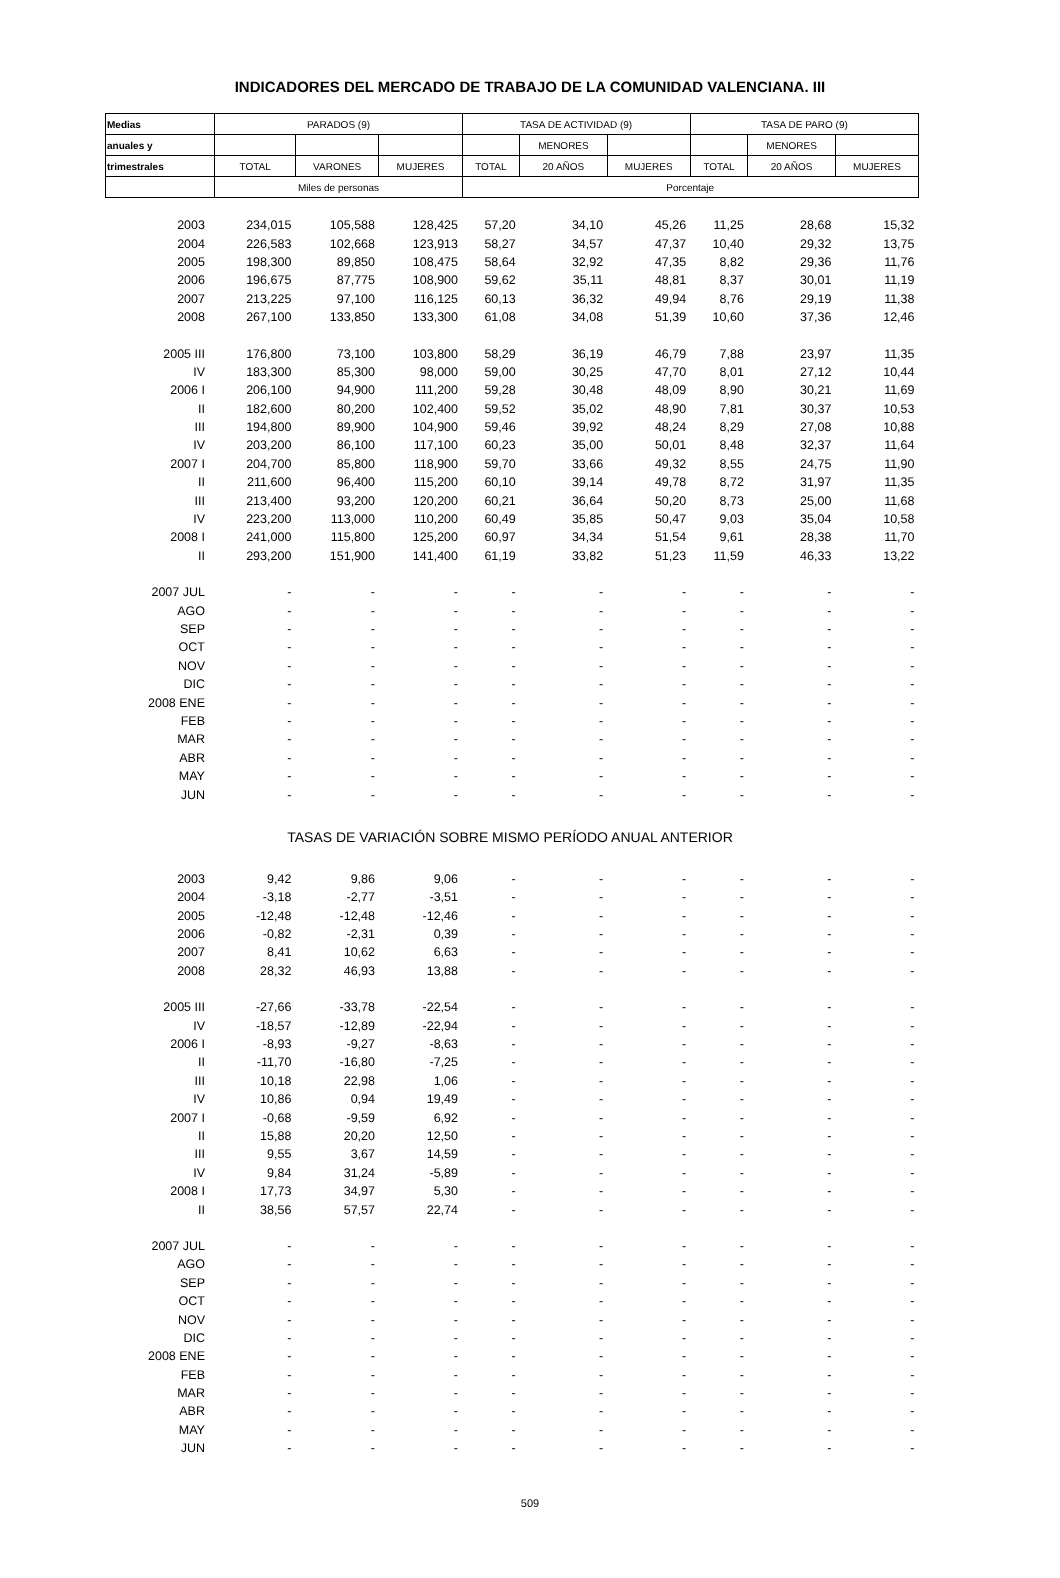INDICADORES DEL MERCADO DE TRABAJO DE LA COMUNIDAD VALENCIANA. III
| Medias | PARADOS (9) | | | TASA DE ACTIVIDAD (9) | | | TASA DE PARO (9) | | |
| --- | --- | --- | --- | --- | --- | --- | --- | --- | --- |
| anuales y | | | | | MENORES | | | MENORES | |
| trimestrales | TOTAL | VARONES | MUJERES | TOTAL | 20 AÑOS | MUJERES | TOTAL | 20 AÑOS | MUJERES |
| | Miles de personas | | | Porcentaje | | | | | |
| 2003 | 234,015 | 105,588 | 128,425 | 57,20 | 34,10 | 45,26 | 11,25 | 28,68 | 15,32 |
| 2004 | 226,583 | 102,668 | 123,913 | 58,27 | 34,57 | 47,37 | 10,40 | 29,32 | 13,75 |
| 2005 | 198,300 | 89,850 | 108,475 | 58,64 | 32,92 | 47,35 | 8,82 | 29,36 | 11,76 |
| 2006 | 196,675 | 87,775 | 108,900 | 59,62 | 35,11 | 48,81 | 8,37 | 30,01 | 11,19 |
| 2007 | 213,225 | 97,100 | 116,125 | 60,13 | 36,32 | 49,94 | 8,76 | 29,19 | 11,38 |
| 2008 | 267,100 | 133,850 | 133,300 | 61,08 | 34,08 | 51,39 | 10,60 | 37,36 | 12,46 |
| 2005 III | 176,800 | 73,100 | 103,800 | 58,29 | 36,19 | 46,79 | 7,88 | 23,97 | 11,35 |
| IV | 183,300 | 85,300 | 98,000 | 59,00 | 30,25 | 47,70 | 8,01 | 27,12 | 10,44 |
| 2006 I | 206,100 | 94,900 | 111,200 | 59,28 | 30,48 | 48,09 | 8,90 | 30,21 | 11,69 |
| II | 182,600 | 80,200 | 102,400 | 59,52 | 35,02 | 48,90 | 7,81 | 30,37 | 10,53 |
| III | 194,800 | 89,900 | 104,900 | 59,46 | 39,92 | 48,24 | 8,29 | 27,08 | 10,88 |
| IV | 203,200 | 86,100 | 117,100 | 60,23 | 35,00 | 50,01 | 8,48 | 32,37 | 11,64 |
| 2007 I | 204,700 | 85,800 | 118,900 | 59,70 | 33,66 | 49,32 | 8,55 | 24,75 | 11,90 |
| II | 211,600 | 96,400 | 115,200 | 60,10 | 39,14 | 49,78 | 8,72 | 31,97 | 11,35 |
| III | 213,400 | 93,200 | 120,200 | 60,21 | 36,64 | 50,20 | 8,73 | 25,00 | 11,68 |
| IV | 223,200 | 113,000 | 110,200 | 60,49 | 35,85 | 50,47 | 9,03 | 35,04 | 10,58 |
| 2008 I | 241,000 | 115,800 | 125,200 | 60,97 | 34,34 | 51,54 | 9,61 | 28,38 | 11,70 |
| II | 293,200 | 151,900 | 141,400 | 61,19 | 33,82 | 51,23 | 11,59 | 46,33 | 13,22 |
| 2007 JUL | - | - | - | - | - | - | - | - | - |
| AGO | - | - | - | - | - | - | - | - | - |
| SEP | - | - | - | - | - | - | - | - | - |
| OCT | - | - | - | - | - | - | - | - | - |
| NOV | - | - | - | - | - | - | - | - | - |
| DIC | - | - | - | - | - | - | - | - | - |
| 2008 ENE | - | - | - | - | - | - | - | - | - |
| FEB | - | - | - | - | - | - | - | - | - |
| MAR | - | - | - | - | - | - | - | - | - |
| ABR | - | - | - | - | - | - | - | - | - |
| MAY | - | - | - | - | - | - | - | - | - |
| JUN | - | - | - | - | - | - | - | - | - |
| TASAS DE VARIACIÓN SOBRE MISMO PERÍODO ANUAL ANTERIOR | | | | | | | | | |
| 2003 | 9,42 | 9,86 | 9,06 | - | - | - | - | - | - |
| 2004 | -3,18 | -2,77 | -3,51 | - | - | - | - | - | - |
| 2005 | -12,48 | -12,48 | -12,46 | - | - | - | - | - | - |
| 2006 | -0,82 | -2,31 | 0,39 | - | - | - | - | - | - |
| 2007 | 8,41 | 10,62 | 6,63 | - | - | - | - | - | - |
| 2008 | 28,32 | 46,93 | 13,88 | - | - | - | - | - | - |
| 2005 III | -27,66 | -33,78 | -22,54 | - | - | - | - | - | - |
| IV | -18,57 | -12,89 | -22,94 | - | - | - | - | - | - |
| 2006 I | -8,93 | -9,27 | -8,63 | - | - | - | - | - | - |
| II | -11,70 | -16,80 | -7,25 | - | - | - | - | - | - |
| III | 10,18 | 22,98 | 1,06 | - | - | - | - | - | - |
| IV | 10,86 | 0,94 | 19,49 | - | - | - | - | - | - |
| 2007 I | -0,68 | -9,59 | 6,92 | - | - | - | - | - | - |
| II | 15,88 | 20,20 | 12,50 | - | - | - | - | - | - |
| III | 9,55 | 3,67 | 14,59 | - | - | - | - | - | - |
| IV | 9,84 | 31,24 | -5,89 | - | - | - | - | - | - |
| 2008 I | 17,73 | 34,97 | 5,30 | - | - | - | - | - | - |
| II | 38,56 | 57,57 | 22,74 | - | - | - | - | - | - |
| 2007 JUL | - | - | - | - | - | - | - | - | - |
| AGO | - | - | - | - | - | - | - | - | - |
| SEP | - | - | - | - | - | - | - | - | - |
| OCT | - | - | - | - | - | - | - | - | - |
| NOV | - | - | - | - | - | - | - | - | - |
| DIC | - | - | - | - | - | - | - | - | - |
| 2008 ENE | - | - | - | - | - | - | - | - | - |
| FEB | - | - | - | - | - | - | - | - | - |
| MAR | - | - | - | - | - | - | - | - | - |
| ABR | - | - | - | - | - | - | - | - | - |
| MAY | - | - | - | - | - | - | - | - | - |
| JUN | - | - | - | - | - | - | - | - | - |
509